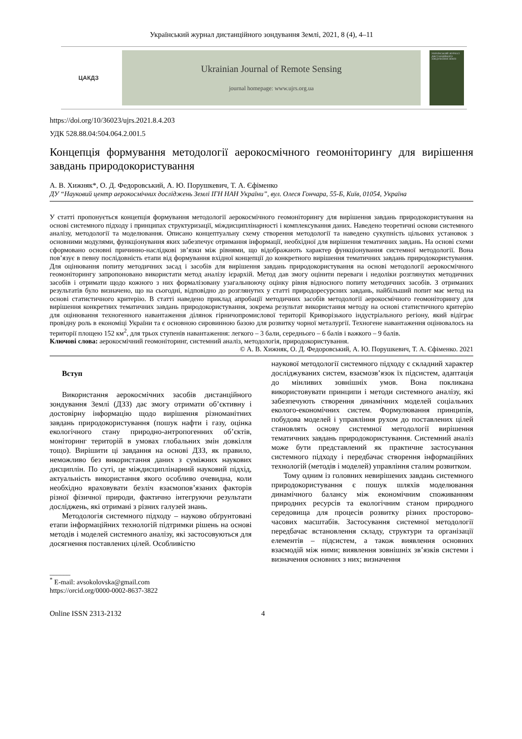Український журнал дистанційного зондування Землі, 2021, 8 (4), 4–11
ЦАКДЗ
Ukrainian Journal of Remote Sensing
journal homepage: www.ujrs.org.ua
УКРАЇНСЬКИЙ ЖУРНАЛ ДИСТАНЦІЙНОГО ЗОНДУВАННЯ ЗЕМЛІ
https://doi.org/10/36023/ujrs.2021.8.4.203
УДК 528.88.04:504.064.2.001.5
Концепція формування методології аерокосмічного геомоніторингу для вирішення завдань природокористування
А. В. Хижняк*, О. Д. Федоровський, А. Ю. Порушкевич, Т. А. Єфіменко
ДУ “Науковий центр аерокосмічних досліджень Землі ІГН НАН України”, вул. Олеся Гончара, 55-Б, Київ, 01054, Україна
У статті пропонується концепція формування методології аерокосмічного геомоніторингу для вирішення завдань природокористування на основі системного підходу і принципах структуризації, міждисциплінарності і комплексування даних. Наведено теоретичні основи системного аналізу, методології та моделювання. Описано концептуальну схему створення методології та наведено сукупність цільових установок з основними модулями, функціонування яких забезпечує отримання інформації, необхідної для вирішення тематичних завдань. На основі схеми сформовано основні причинно-наслідкові зв’язки між рівнями, що відображають характер функціонування системної методології. Вона пов’язує в певну послідовність етапи від формування вхідної концепції до конкретного вирішення тематичних завдань природокористування. Для оцінювання попиту методичних засад і засобів для вирішення завдань природокористування на основі методології аерокосмічного геомоніторингу запропоновано використати метод аналізу ієрархій. Метод дав змогу оцінити переваги і недоліки розглянутих методичних засобів і отримати щодо кожного з них формалізовану узагальнюючу оцінку рівня відносного попиту методичних засобів. З отриманих результатів було визначено, що на сьогодні, відповідно до розглянутих у статті природоресурсних завдань, найбільший попит має метод на основі статистичного критерію. В статті наведено приклад апробації методичних засобів методології аерокосмічного геомоніторингу для вирішення конкретних тематичних завдань природокористування, зокрема результат використання методу на основі статистичного критерію для оцінювання техногенного навантаження ділянок гірничопромислової території Криворізького індустріального регіону, який відіграє провідну роль в економіці України та є основною сировинною базою для розвитку чорної металургії. Техногене навантаження оцінювалось на території площею 152 км<sup>2</sup>, для трьох ступенів навантаження: легкого – 3 бали, середнього – 6 балів і важкого – 9 балів.
Ключові слова: аерокосмічний геомоніторинг, системний аналіз, методологія, природокористування.
© А. В. Хижняк, О. Д. Федоровський, А. Ю. Порушкевич, Т. А. Єфіменко. 2021
Вступ
Використання аерокосмічних засобів дистанційного зондування Землі (ДЗЗ) дає змогу отримати об’єктивну і достовірну інформацію щодо вирішення різноманітних завдань природокористування (пошук нафти і газу, оцінка екологічного стану природно-антропогенних об’єктів, моніторинг територій в умовах глобальних змін довкілля тощо). Вирішити ці завдання на основі ДЗЗ, як правило, неможливо без використання даних з суміжних наукових дисциплін. По суті, це міждисциплінарний науковий підхід, актуальність використання якого особливо очевидна, коли необхідно враховувати безліч взаємопов’язаних факторів різної фізичної природи, фактично інтегруючи результати досліджень, які отримані з різних галузей знань.
Методологія системного підходу – науково обґрунтовані етапи інформаційних технологій підтримки рішень на основі методів і моделей системного аналізу, які застосовуються для досягнення поставлених цілей. Особливістю
______
<sup>*</sup> E-mail: avsokolovska@gmail.com
https://orcid.org/0000-0002-8637-3822
наукової методології системного підходу є складний характер досліджуваних систем, взаємозв’язок їх підсистем, адаптація до мінливих зовнішніх умов. Вона покликана використовувати принципи і методи системного аналізу, які забезпечують створення динамічних моделей соціальних еколого-економічних систем. Формулювання принципів, побудова моделей і управління рухом до поставлених цілей становлять основу системної методології вирішення тематичних завдань природокористування. Системний аналіз може бути представлений як практичне застосування системного підходу і передбачає створення інформаційних технологій (методів і моделей) управління сталим розвитком.
Тому одним із головних невирішених завдань системного природокористування є пошук шляхів моделювання динамічного балансу між економічним споживанням природних ресурсів та екологічним станом природного середовища для процесів розвитку різних просторово-часових масштабів. Застосування системної методології передбачає встановлення складу, структури та організації елементів – підсистем, а також виявлення основних взаємодій між ними; виявлення зовнішніх зв’язків системи і визначення основних з них; визначення
Online ISSN 2313-2132 4